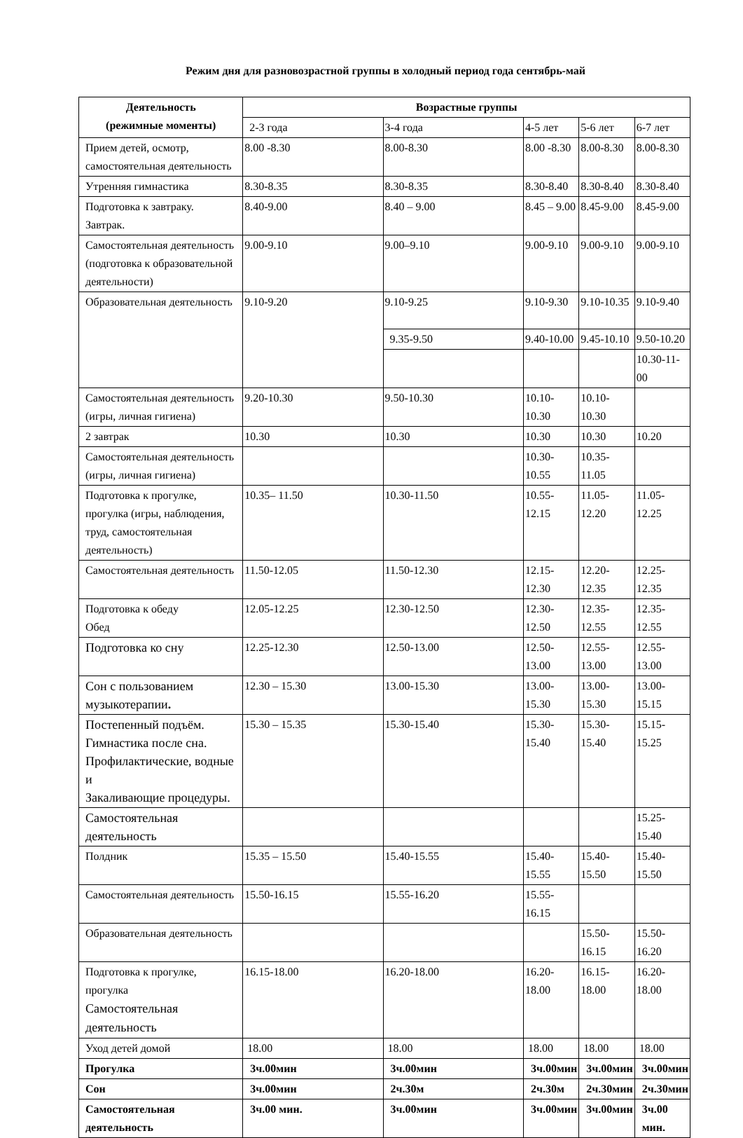Режим дня для разновозрастной группы в холодный период года сентябрь-май
| Деятельность (режимные моменты) | Возрастные группы | | | | |
| --- | --- | --- | --- | --- | --- |
| | 2-3 года | 3-4 года | 4-5 лет | 5-6 лет | 6-7 лет |
| Прием детей, осмотр, самостоятельная деятельность | 8.00 -8.30 | 8.00-8.30 | 8.00 -8.30 | 8.00-8.30 | 8.00-8.30 |
| Утренняя гимнастика | 8.30-8.35 | 8.30-8.35 | 8.30-8.40 | 8.30-8.40 | 8.30-8.40 |
| Подготовка к завтраку. Завтрак. | 8.40-9.00 | 8.40 – 9.00 | 8.45 – 9.00 | 8.45-9.00 | 8.45-9.00 |
| Самостоятельная деятельность (подготовка к образовательной деятельности) | 9.00-9.10 | 9.00–9.10 | 9.00-9.10 | 9.00-9.10 | 9.00-9.10 |
| Образовательная деятельность | 9.10-9.20 | 9.10-9.25 | 9.10-9.30 | 9.10-10.35 | 9.10-9.40 |
| | | 9.35-9.50 | 9.40-10.00 | 9.45-10.10 | 9.50-10.20 |
| | | | | | 10.30-11-00 |
| Самостоятельная деятельность (игры, личная гигиена) | 9.20-10.30 | 9.50-10.30 | 10.10-10.30 | 10.10-10.30 | |
| 2 завтрак | 10.30 | 10.30 | 10.30 | 10.30 | 10.20 |
| Самостоятельная деятельность (игры, личная гигиена) | | | 10.30-10.55 | 10.35-11.05 | |
| Подготовка к прогулке, прогулка (игры, наблюдения, труд, самостоятельная деятельность) | 10.35– 11.50 | 10.30-11.50 | 10.55-12.15 | 11.05-12.20 | 11.05-12.25 |
| Самостоятельная деятельность | 11.50-12.05 | 11.50-12.30 | 12.15-12.30 | 12.20-12.35 | 12.25-12.35 |
| Подготовка к обеду Обед | 12.05-12.25 | 12.30-12.50 | 12.30-12.50 | 12.35-12.55 | 12.35-12.55 |
| Подготовка ко сну | 12.25-12.30 | 12.50-13.00 | 12.50-13.00 | 12.55-13.00 | 12.55-13.00 |
| Сон с пользованием музыкотерапии . | 12.30 – 15.30 | 13.00-15.30 | 13.00-15.30 | 13.00-15.30 | 13.00-15.15 |
| Постепенный подъём. Гимнастика после сна. Профилактические, водные и Закаливающие процедуры. | 15.30 – 15.35 | 15.30-15.40 | 15.30-15.40 | 15.30-15.40 | 15.15-15.25 |
| Самостоятельная деятельность | | | | | 15.25-15.40 |
| Полдник | 15.35 – 15.50 | 15.40-15.55 | 15.40-15.55 | 15.40-15.50 | 15.40-15.50 |
| Самостоятельная деятельность | 15.50-16.15 | 15.55-16.20 | 15.55-16.15 | | |
| Образовательная деятельность | | | | 15.50-16.15 | 15.50-16.20 |
| Подготовка к прогулке, прогулка Самостоятельная деятельность | 16.15-18.00 | 16.20-18.00 | 16.20-18.00 | 16.15-18.00 | 16.20-18.00 |
| Уход детей домой | 18.00 | 18.00 | 18.00 | 18.00 | 18.00 |
| Прогулка | 3ч.00мин | 3ч.00мин | 3ч.00мин | 3ч.00мин | 3ч.00мин |
| Сон | 3ч.00мин | 2ч.30м | 2ч.30м | 2ч.30мин | 2ч.30мин |
| Самостоятельная деятельность | 3ч.00 мин. | 3ч.00мин | 3ч.00мин | 3ч.00мин | 3ч.00 мин. |